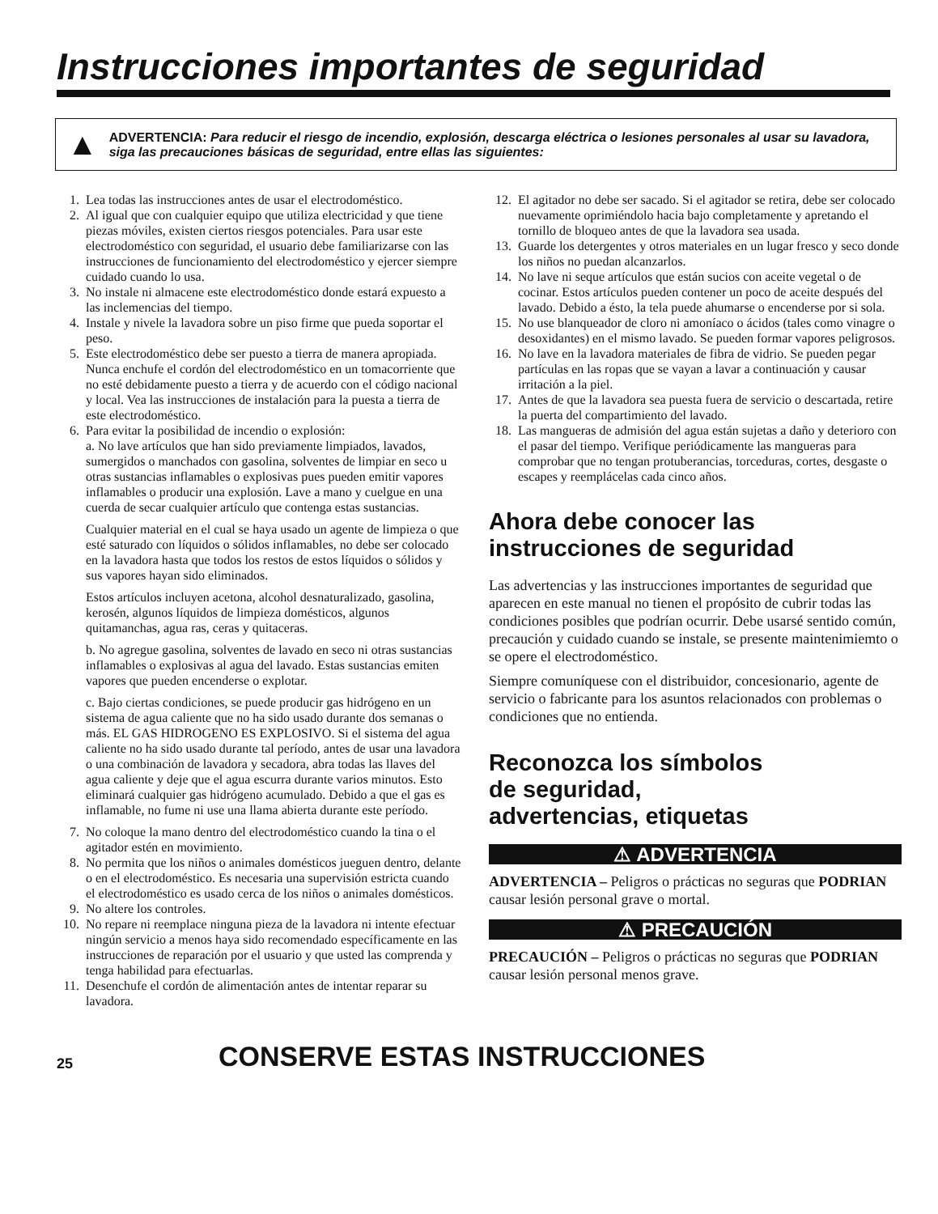Instrucciones importantes de seguridad
▲
ADVERTENCIA: Para reducir el riesgo de incendio, explosión, descarga eléctrica o lesiones personales al usar su lavadora, siga las precauciones básicas de seguridad, entre ellas las siguientes:
1. Lea todas las instrucciones antes de usar el electrodoméstico.
2. Al igual que con cualquier equipo que utiliza electricidad y que tiene piezas móviles, existen ciertos riesgos potenciales. Para usar este electrodoméstico con seguridad, el usuario debe familiarizarse con las instrucciones de funcionamiento del electrodoméstico y ejercer siempre cuidado cuando lo usa.
3. No instale ni almacene este electrodoméstico donde estará expuesto a las inclemencias del tiempo.
4. Instale y nivele la lavadora sobre un piso firme que pueda soportar el peso.
5. Este electrodoméstico debe ser puesto a tierra de manera apropiada. Nunca enchufe el cordón del electrodoméstico en un tomacorriente que no esté debidamente puesto a tierra y de acuerdo con el código nacional y local. Vea las instrucciones de instalación para la puesta a tierra de este electrodoméstico.
6. Para evitar la posibilidad de incendio o explosión:
a. No lave artículos que han sido previamente limpiados, lavados, sumergidos o manchados con gasolina, solventes de limpiar en seco u otras sustancias inflamables o explosivas pues pueden emitir vapores inflamables o producir una explosión. Lave a mano y cuelgue en una cuerda de secar cualquier artículo que contenga estas sustancias.
Cualquier material en el cual se haya usado un agente de limpieza o que esté saturado con líquidos o sólidos inflamables, no debe ser colocado en la lavadora hasta que todos los restos de estos líquidos o sólidos y sus vapores hayan sido eliminados.
Estos artículos incluyen acetona, alcohol desnaturalizado, gasolina, kerosén, algunos líquidos de limpieza domésticos, algunos quitamanchas, agua ras, ceras y quitaceras.
b. No agregue gasolina, solventes de lavado en seco ni otras sustancias inflamables o explosivas al agua del lavado. Estas sustancias emiten vapores que pueden encenderse o explotar.
c. Bajo ciertas condiciones, se puede producir gas hidrógeno en un sistema de agua caliente que no ha sido usado durante dos semanas o más. EL GAS HIDROGENO ES EXPLOSIVO. Si el sistema del agua caliente no ha sido usado durante tal período, antes de usar una lavadora o una combinación de lavadora y secadora, abra todas las llaves del agua caliente y deje que el agua escurra durante varios minutos. Esto eliminará cualquier gas hidrógeno acumulado. Debido a que el gas es inflamable, no fume ni use una llama abierta durante este período.
7. No coloque la mano dentro del electrodoméstico cuando la tina o el agitador estén en movimiento.
8. No permita que los niños o animales domésticos jueguen dentro, delante o en el electrodoméstico. Es necesaria una supervisión estricta cuando el electrodoméstico es usado cerca de los niños o animales domésticos.
9. No altere los controles.
10. No repare ni reemplace ninguna pieza de la lavadora ni intente efectuar ningún servicio a menos haya sido recomendado específicamente en las instrucciones de reparación por el usuario y que usted las comprenda y tenga habilidad para efectuarlas.
11. Desenchufe el cordón de alimentación antes de intentar reparar su lavadora.
12. El agitador no debe ser sacado. Si el agitador se retira, debe ser colocado nuevamente oprimiéndolo hacia bajo completamente y apretando el tornillo de bloqueo antes de que la lavadora sea usada.
13. Guarde los detergentes y otros materiales en un lugar fresco y seco donde los niños no puedan alcanzarlos.
14. No lave ni seque artículos que están sucios con aceite vegetal o de cocinar. Estos artículos pueden contener un poco de aceite después del lavado. Debido a ésto, la tela puede ahumarse o encenderse por si sola.
15. No use blanqueador de cloro ni amoníaco o ácidos (tales como vinagre o desoxidantes) en el mismo lavado. Se pueden formar vapores peligrosos.
16. No lave en la lavadora materiales de fibra de vidrio. Se pueden pegar partículas en las ropas que se vayan a lavar a continuación y causar irritación a la piel.
17. Antes de que la lavadora sea puesta fuera de servicio o descartada, retire la puerta del compartimiento del lavado.
18. Las mangueras de admisión del agua están sujetas a daño y deterioro con el pasar del tiempo. Verifique periódicamente las mangueras para comprobar que no tengan protuberancias, torceduras, cortes, desgaste o escapes y reemplácelas cada cinco años.
Ahora debe conocer las instrucciones de seguridad
Las advertencias y las instrucciones importantes de seguridad que aparecen en este manual no tienen el propósito de cubrir todas las condiciones posibles que podrían ocurrir. Debe usarsé sentido común, precaución y cuidado cuando se instale, se presente maintenimiemto o se opere el electrodoméstico.
Siempre comuníquese con el distribuidor, concesionario, agente de servicio o fabricante para los asuntos relacionados con problemas o condiciones que no entienda.
Reconozca los símbolos
de seguridad,
advertencias, etiquetas
⚠ ADVERTENCIA
ADVERTENCIA – Peligros o prácticas no seguras que PODRIAN causar lesión personal grave o mortal.
⚠ PRECAUCIÓN
PRECAUCIÓN – Peligros o prácticas no seguras que PODRIAN causar lesión personal menos grave.
25 CONSERVE ESTAS INSTRUCCIONES